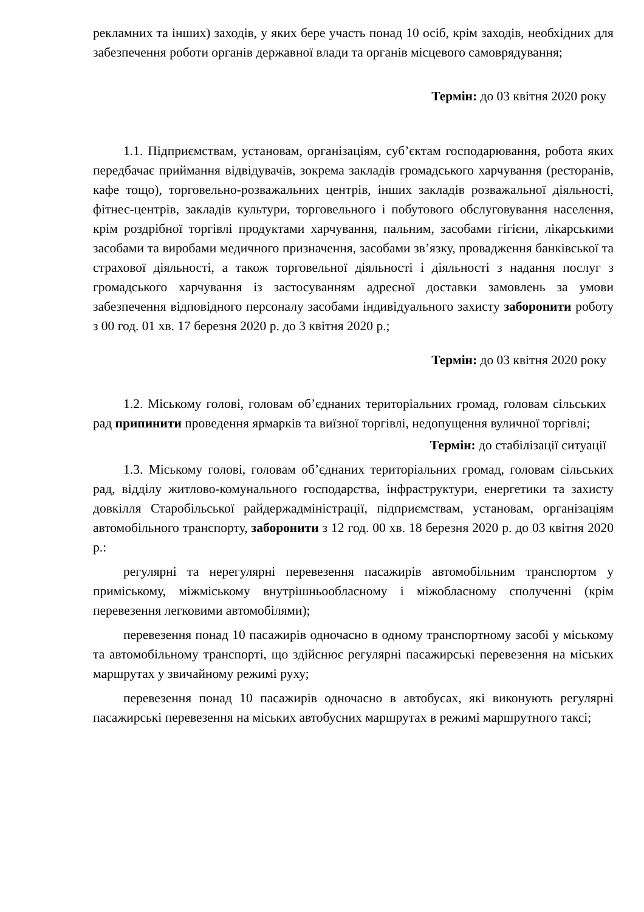рекламних та інших) заходів, у яких бере участь понад 10 осіб, крім заходів, необхідних для забезпечення роботи органів державної влади та органів місцевого самоврядування;
Термін: до 03 квітня 2020 року
1.1. Підприємствам, установам, організаціям, суб’єктам господарювання, робота яких передбачає приймання відвідувачів, зокрема закладів громадського харчування (ресторанів, кафе тощо), торговельно-розважальних центрів, інших закладів розважальної діяльності, фітнес-центрів, закладів культури, торговельного і побутового обслуговування населення, крім роздрібної торгівлі продуктами харчування, пальним, засобами гігієни, лікарськими засобами та виробами медичного призначення, засобами зв’язку, провадження банківської та страхової діяльності, а також торговельної діяльності і діяльності з надання послуг з громадського харчування із застосуванням адресної доставки замовлень за умови забезпечення відповідного персоналу засобами індивідуального захисту заборонити роботу з 00 год. 01 хв. 17 березня 2020 р. до 3 квітня 2020 р.;
Термін: до 03 квітня 2020 року
1.2. Міському голові, головам об’єднаних територіальних громад, головам сільських рад припинити проведення ярмарків та виїзної торгівлі, недопущення вуличної торгівлі;
Термін: до стабілізації ситуації
1.3. Міському голові, головам об’єднаних територіальних громад, головам сільських рад, відділу житлово-комунального господарства, інфраструктури, енергетики та захисту довкілля Старобільської райдержадміністрації, підприємствам, установам, організаціям автомобільного транспорту, заборонити з 12 год. 00 хв. 18 березня 2020 р. до 03 квітня 2020 р.:
регулярні та нерегулярні перевезення пасажирів автомобільним транспортом у приміському, міжміському внутрішньообласному і міжобласному сполученні (крім перевезення легковими автомобілями);
перевезення понад 10 пасажирів одночасно в одному транспортному засобі у міському та автомобільному транспорті, що здійснює регулярні пасажирські перевезення на міських маршрутах у звичайному режимі руху;
перевезення понад 10 пасажирів одночасно в автобусах, які виконують регулярні пасажирські перевезення на міських автобусних маршрутах в режимі маршрутного таксі;